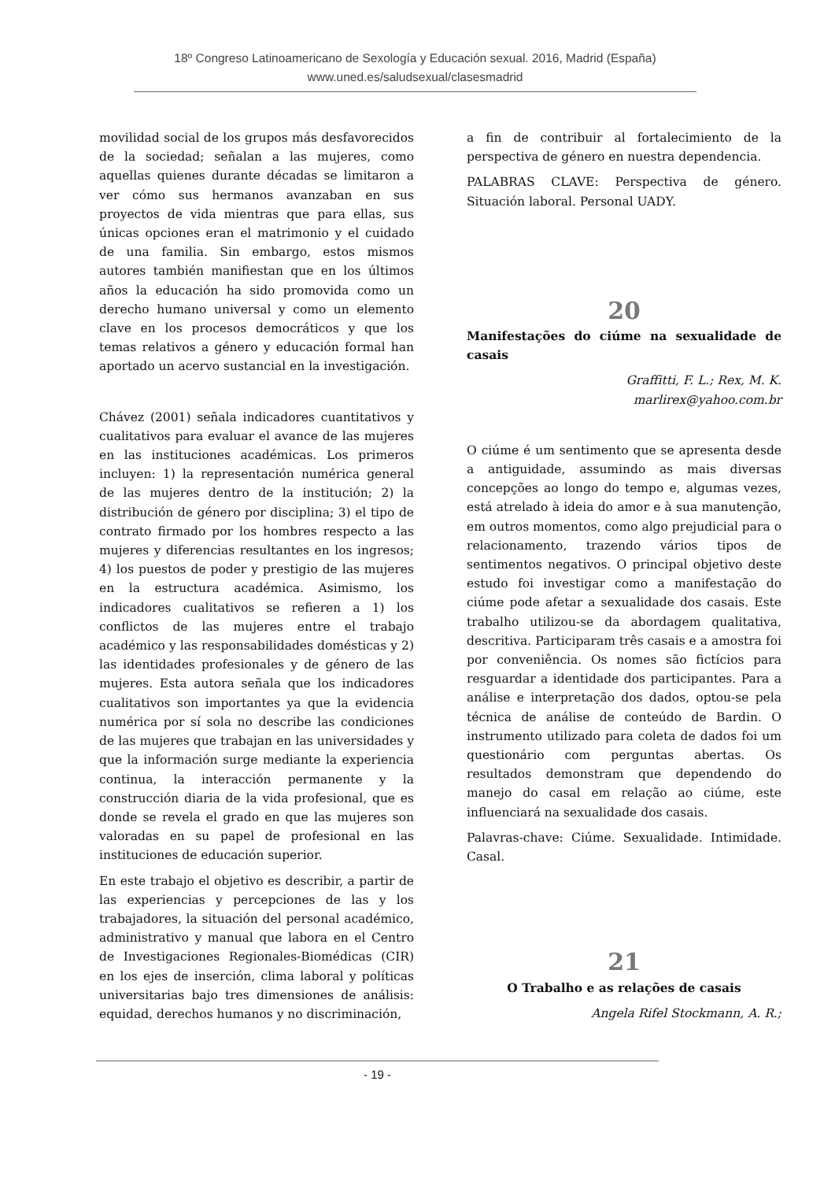18º Congreso Latinoamericano de Sexología y Educación sexual. 2016, Madrid (España)
www.uned.es/saludsexual/clasesmadrid
movilidad social de los grupos más desfavorecidos de la sociedad; señalan a las mujeres, como aquellas quienes durante décadas se limitaron a ver cómo sus hermanos avanzaban en sus proyectos de vida mientras que para ellas, sus únicas opciones eran el matrimonio y el cuidado de una familia. Sin embargo, estos mismos autores también manifiestan que en los últimos años la educación ha sido promovida como un derecho humano universal y como un elemento clave en los procesos democráticos y que los temas relativos a género y educación formal han aportado un acervo sustancial en la investigación.
Chávez (2001) señala indicadores cuantitativos y cualitativos para evaluar el avance de las mujeres en las instituciones académicas. Los primeros incluyen: 1) la representación numérica general de las mujeres dentro de la institución; 2) la distribución de género por disciplina; 3) el tipo de contrato firmado por los hombres respecto a las mujeres y diferencias resultantes en los ingresos; 4) los puestos de poder y prestigio de las mujeres en la estructura académica. Asimismo, los indicadores cualitativos se refieren a 1) los conflictos de las mujeres entre el trabajo académico y las responsabilidades domésticas y 2) las identidades profesionales y de género de las mujeres. Esta autora señala que los indicadores cualitativos son importantes ya que la evidencia numérica por sí sola no describe las condiciones de las mujeres que trabajan en las universidades y que la información surge mediante la experiencia continua, la interacción permanente y la construcción diaria de la vida profesional, que es donde se revela el grado en que las mujeres son valoradas en su papel de profesional en las instituciones de educación superior.
En este trabajo el objetivo es describir, a partir de las experiencias y percepciones de las y los trabajadores, la situación del personal académico, administrativo y manual que labora en el Centro de Investigaciones Regionales-Biomédicas (CIR) en los ejes de inserción, clima laboral y políticas universitarias bajo tres dimensiones de análisis: equidad, derechos humanos y no discriminación,
a fin de contribuir al fortalecimiento de la perspectiva de género en nuestra dependencia.
PALABRAS CLAVE: Perspectiva de género. Situación laboral. Personal UADY.
20
Manifestações do ciúme na sexualidade de casais
Graffitti, F. L.; Rex, M. K.
marlirex@yahoo.com.br
O ciúme é um sentimento que se apresenta desde a antiguidade, assumindo as mais diversas concepções ao longo do tempo e, algumas vezes, está atrelado à ideia do amor e à sua manutenção, em outros momentos, como algo prejudicial para o relacionamento, trazendo vários tipos de sentimentos negativos. O principal objetivo deste estudo foi investigar como a manifestação do ciúme pode afetar a sexualidade dos casais. Este trabalho utilizou-se da abordagem qualitativa, descritiva. Participaram três casais e a amostra foi por conveniência. Os nomes são fictícios para resguardar a identidade dos participantes. Para a análise e interpretação dos dados, optou-se pela técnica de análise de conteúdo de Bardin. O instrumento utilizado para coleta de dados foi um questionário com perguntas abertas. Os resultados demonstram que dependendo do manejo do casal em relação ao ciúme, este influenciará na sexualidade dos casais.
Palavras-chave: Ciúme. Sexualidade. Intimidade. Casal.
21
O Trabalho e as relações de casais
Angela Rifel Stockmann, A. R.;
- 19 -